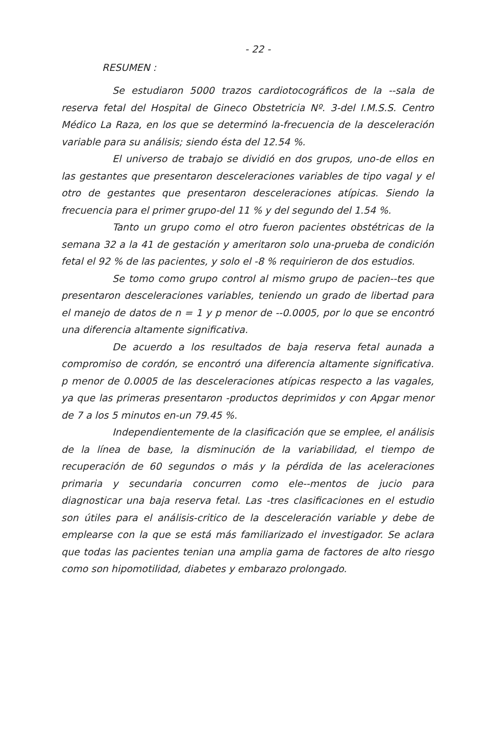- 22 -
RESUMEN :
Se estudiaron 5000 trazos cardiotocográficos de la --sala de reserva fetal del Hospital de Gineco Obstetricia Nº. 3-del I.M.S.S. Centro Médico La Raza, en los que se determinó la-frecuencia de la desceleración variable para su análisis; siendo ésta del 12.54 %.
El universo de trabajo se dividió en dos grupos, uno-de ellos en las gestantes que presentaron desceleraciones variables de tipo vagal y el otro de gestantes que presentaron desceleraciones atípicas. Siendo la frecuencia para el primer grupo-del 11 % y del segundo del 1.54 %.
Tanto un grupo como el otro fueron pacientes obstétricas de la semana 32 a la 41 de gestación y ameritaron solo una-prueba de condición fetal el 92 % de las pacientes, y solo el -8 % requirieron de dos estudios.
Se tomo como grupo control al mismo grupo de pacien--tes que presentaron desceleraciones variables, teniendo un grado de libertad para el manejo de datos de n = 1 y p menor de --0.0005, por lo que se encontró una diferencia altamente significativa.
De acuerdo a los resultados de baja reserva fetal aunada a compromiso de cordón, se encontró una diferencia altamente significativa. p menor de 0.0005 de las desceleraciones atípicas respecto a las vagales, ya que las primeras presentaron -productos deprimidos y con Apgar menor de 7 a los 5 minutos en-un 79.45 %.
Independientemente de la clasificación que se emplee, el análisis de la línea de base, la disminución de la variabilidad, el tiempo de recuperación de 60 segundos o más y la pérdida de las aceleraciones primaria y secundaria concurren como ele--mentos de jucio para diagnosticar una baja reserva fetal. Las -tres clasificaciones en el estudio son útiles para el análisis-critico de la desceleración variable y debe de emplearse con la que se está más familiarizado el investigador. Se aclara que todas las pacientes tenian una amplia gama de factores de alto riesgo como son hipomotilidad, diabetes y embarazo prolongado.